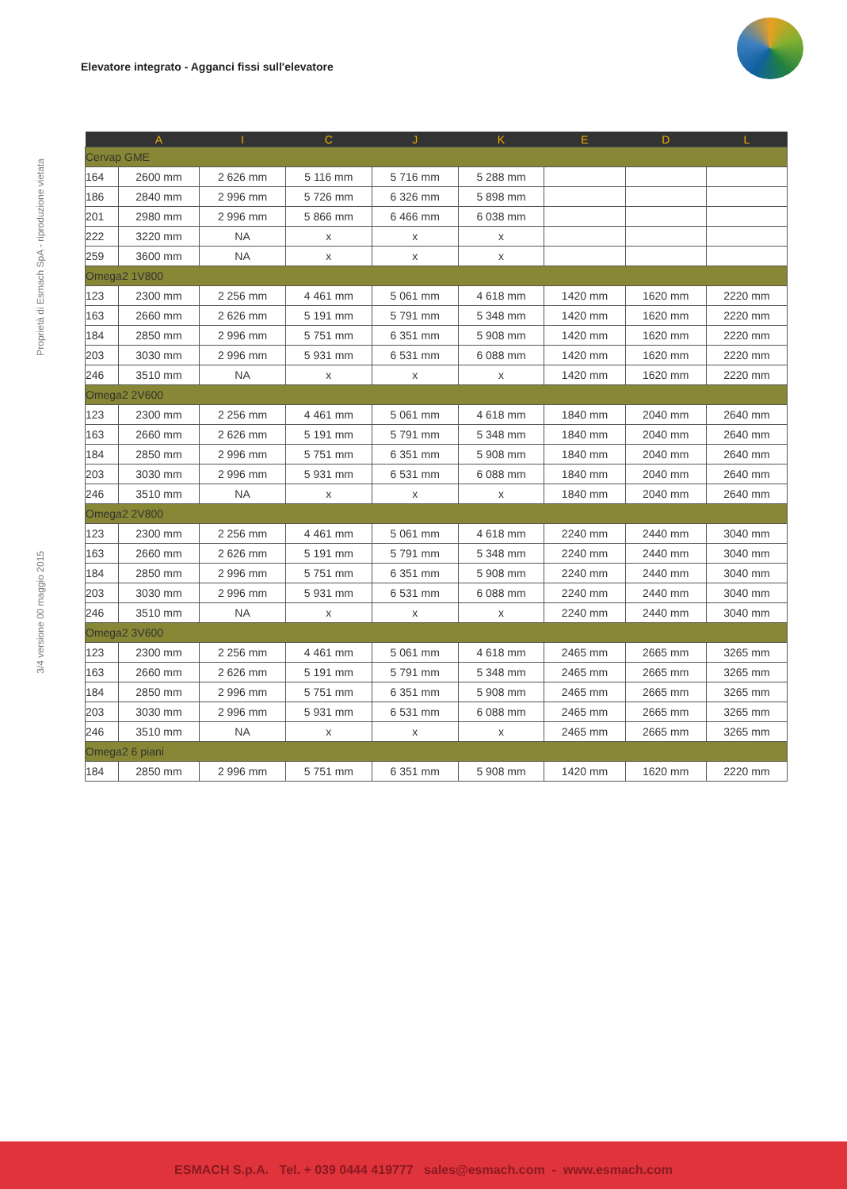Elevatore integrato - Agganci fissi sull'elevatore
Proprietà di Esmach SpA - riproduzione vietata
3/4 versione 00 maggio 2015
| | A | I | C | J | K | E | D | L |
| --- | --- | --- | --- | --- | --- | --- | --- | --- |
| Cervap GME | | | | | | | | |
| 164 | 2600 mm | 2 626 mm | 5 116 mm | 5 716 mm | 5 288 mm | | | |
| 186 | 2840 mm | 2 996 mm | 5 726 mm | 6 326 mm | 5 898 mm | | | |
| 201 | 2980 mm | 2 996 mm | 5 866 mm | 6 466 mm | 6 038 mm | | | |
| 222 | 3220 mm | NA | x | x | x | | | |
| 259 | 3600 mm | NA | x | x | x | | | |
| Omega2 1V800 | | | | | | | | |
| 123 | 2300 mm | 2 256 mm | 4 461 mm | 5 061 mm | 4 618 mm | 1420 mm | 1620 mm | 2220 mm |
| 163 | 2660 mm | 2 626 mm | 5 191 mm | 5 791 mm | 5 348 mm | 1420 mm | 1620 mm | 2220 mm |
| 184 | 2850 mm | 2 996 mm | 5 751 mm | 6 351 mm | 5 908 mm | 1420 mm | 1620 mm | 2220 mm |
| 203 | 3030 mm | 2 996 mm | 5 931 mm | 6 531 mm | 6 088 mm | 1420 mm | 1620 mm | 2220 mm |
| 246 | 3510 mm | NA | x | x | x | 1420 mm | 1620 mm | 2220 mm |
| Omega2 2V600 | | | | | | | | |
| 123 | 2300 mm | 2 256 mm | 4 461 mm | 5 061 mm | 4 618 mm | 1840 mm | 2040 mm | 2640 mm |
| 163 | 2660 mm | 2 626 mm | 5 191 mm | 5 791 mm | 5 348 mm | 1840 mm | 2040 mm | 2640 mm |
| 184 | 2850 mm | 2 996 mm | 5 751 mm | 6 351 mm | 5 908 mm | 1840 mm | 2040 mm | 2640 mm |
| 203 | 3030 mm | 2 996 mm | 5 931 mm | 6 531 mm | 6 088 mm | 1840 mm | 2040 mm | 2640 mm |
| 246 | 3510 mm | NA | x | x | x | 1840 mm | 2040 mm | 2640 mm |
| Omega2 2V800 | | | | | | | | |
| 123 | 2300 mm | 2 256 mm | 4 461 mm | 5 061 mm | 4 618 mm | 2240 mm | 2440 mm | 3040 mm |
| 163 | 2660 mm | 2 626 mm | 5 191 mm | 5 791 mm | 5 348 mm | 2240 mm | 2440 mm | 3040 mm |
| 184 | 2850 mm | 2 996 mm | 5 751 mm | 6 351 mm | 5 908 mm | 2240 mm | 2440 mm | 3040 mm |
| 203 | 3030 mm | 2 996 mm | 5 931 mm | 6 531 mm | 6 088 mm | 2240 mm | 2440 mm | 3040 mm |
| 246 | 3510 mm | NA | x | x | x | 2240 mm | 2440 mm | 3040 mm |
| Omega2 3V600 | | | | | | | | |
| 123 | 2300 mm | 2 256 mm | 4 461 mm | 5 061 mm | 4 618 mm | 2465 mm | 2665 mm | 3265 mm |
| 163 | 2660 mm | 2 626 mm | 5 191 mm | 5 791 mm | 5 348 mm | 2465 mm | 2665 mm | 3265 mm |
| 184 | 2850 mm | 2 996 mm | 5 751 mm | 6 351 mm | 5 908 mm | 2465 mm | 2665 mm | 3265 mm |
| 203 | 3030 mm | 2 996 mm | 5 931 mm | 6 531 mm | 6 088 mm | 2465 mm | 2665 mm | 3265 mm |
| 246 | 3510 mm | NA | x | x | x | 2465 mm | 2665 mm | 3265 mm |
| Omega2 6 piani | | | | | | | | |
| 184 | 2850 mm | 2 996 mm | 5 751 mm | 6 351 mm | 5 908 mm | 1420 mm | 1620 mm | 2220 mm |
ESMACH S.p.A. Tel. + 039 0444 419777 sales@esmach.com - www.esmach.com